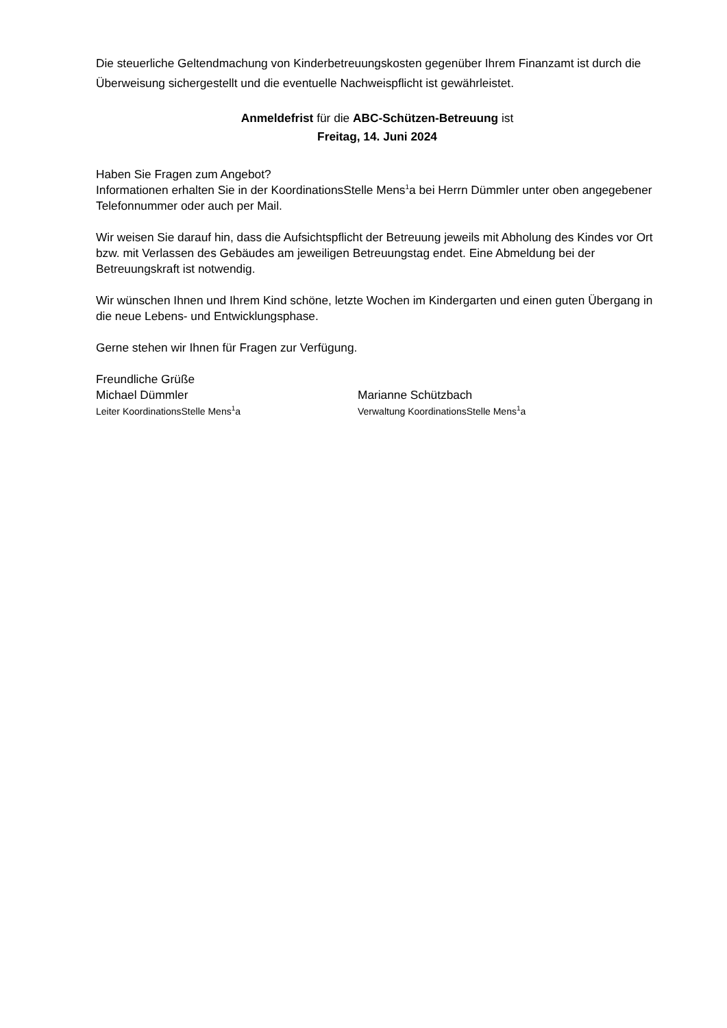Die steuerliche Geltendmachung von Kinderbetreuungskosten gegenüber Ihrem Finanzamt ist durch die Überweisung sichergestellt und die eventuelle Nachweispflicht ist gewährleistet.
Anmeldefrist für die ABC-Schützen-Betreuung ist
Freitag, 14. Juni 2024
Haben Sie Fragen zum Angebot?
Informationen erhalten Sie in der KoordinationsStelle Mens<sup>1</sup>a bei Herrn Dümmler unter oben angegebener Telefonnummer oder auch per Mail.
Wir weisen Sie darauf hin, dass die Aufsichtspflicht der Betreuung jeweils mit Abholung des Kindes vor Ort bzw. mit Verlassen des Gebäudes am jeweiligen Betreuungstag endet. Eine Abmeldung bei der Betreuungskraft ist notwendig.
Wir wünschen Ihnen und Ihrem Kind schöne, letzte Wochen im Kindergarten und einen guten Übergang in die neue Lebens- und Entwicklungsphase.
Gerne stehen wir Ihnen für Fragen zur Verfügung.
Freundliche Grüße
Michael Dümmler
Leiter KoordinationsStelle Mens<sup>1</sup>a
Marianne Schützbach
Verwaltung KoordinationsStelle Mens<sup>1</sup>a